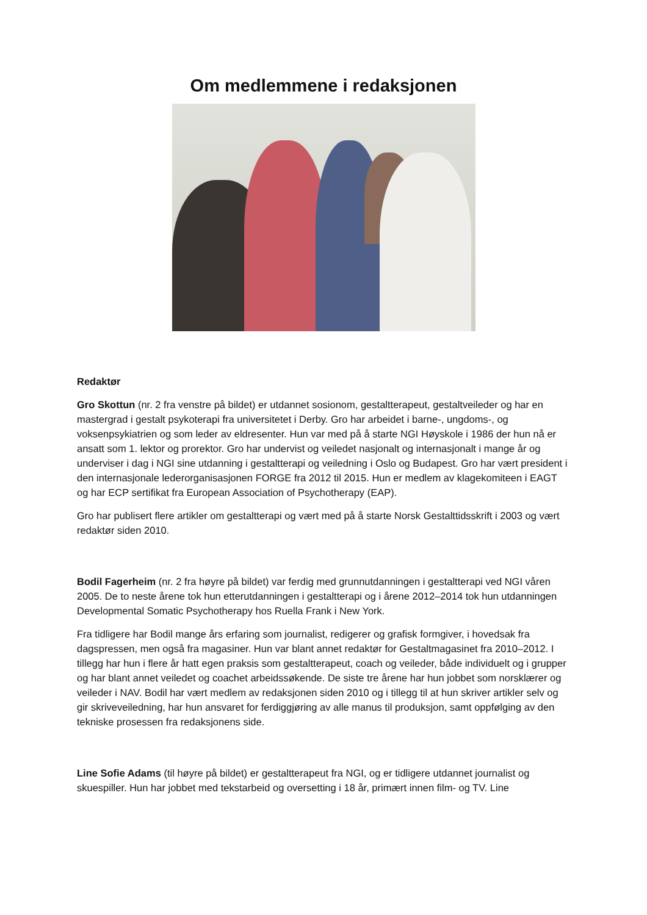Om medlemmene i redaksjonen
Redaktør
Gro Skottun (nr. 2 fra venstre på bildet) er utdannet sosionom, gestaltterapeut, gestaltveileder og har en mastergrad i gestalt psykoterapi fra universitetet i Derby. Gro har arbeidet i barne-, ungdoms-, og voksenpsykiatrien og som leder av eldresenter. Hun var med på å starte NGI Høyskole i 1986 der hun nå er ansatt som 1. lektor og prorektor. Gro har undervist og veiledet nasjonalt og internasjonalt i mange år og underviser i dag i NGI sine utdanning i gestaltterapi og veiledning i Oslo og Budapest. Gro har vært president i den internasjonale lederorganisasjonen FORGE fra 2012 til 2015. Hun er medlem av klagekomiteen i EAGT og har ECP sertifikat fra European Association of Psychotherapy (EAP).
Gro har publisert flere artikler om gestaltterapi og vært med på å starte Norsk Gestalttidsskrift i 2003 og vært redaktør siden 2010.
Bodil Fagerheim (nr. 2 fra høyre på bildet) var ferdig med grunnutdanningen i gestaltterapi ved NGI våren 2005. De to neste årene tok hun etterutdanningen i gestaltterapi og i årene 2012–2014 tok hun utdanningen Developmental Somatic Psychotherapy hos Ruella Frank i New York.
Fra tidligere har Bodil mange års erfaring som journalist, redigerer og grafisk formgiver, i hovedsak fra dagspressen, men også fra magasiner. Hun var blant annet redaktør for Gestaltmagasinet fra 2010–2012. I tillegg har hun i flere år hatt egen praksis som gestaltterapeut, coach og veileder, både individuelt og i grupper og har blant annet veiledet og coachet arbeidssøkende. De siste tre årene har hun jobbet som norsklærer og veileder i NAV. Bodil har vært medlem av redaksjonen siden 2010 og i tillegg til at hun skriver artikler selv og gir skriveveiledning, har hun ansvaret for ferdiggjøring av alle manus til produksjon, samt oppfølging av den tekniske prosessen fra redaksjonens side.
Line Sofie Adams (til høyre på bildet) er gestaltterapeut fra NGI, og er tidligere utdannet journalist og skuespiller. Hun har jobbet med tekstarbeid og oversetting i 18 år, primært innen film- og TV. Line